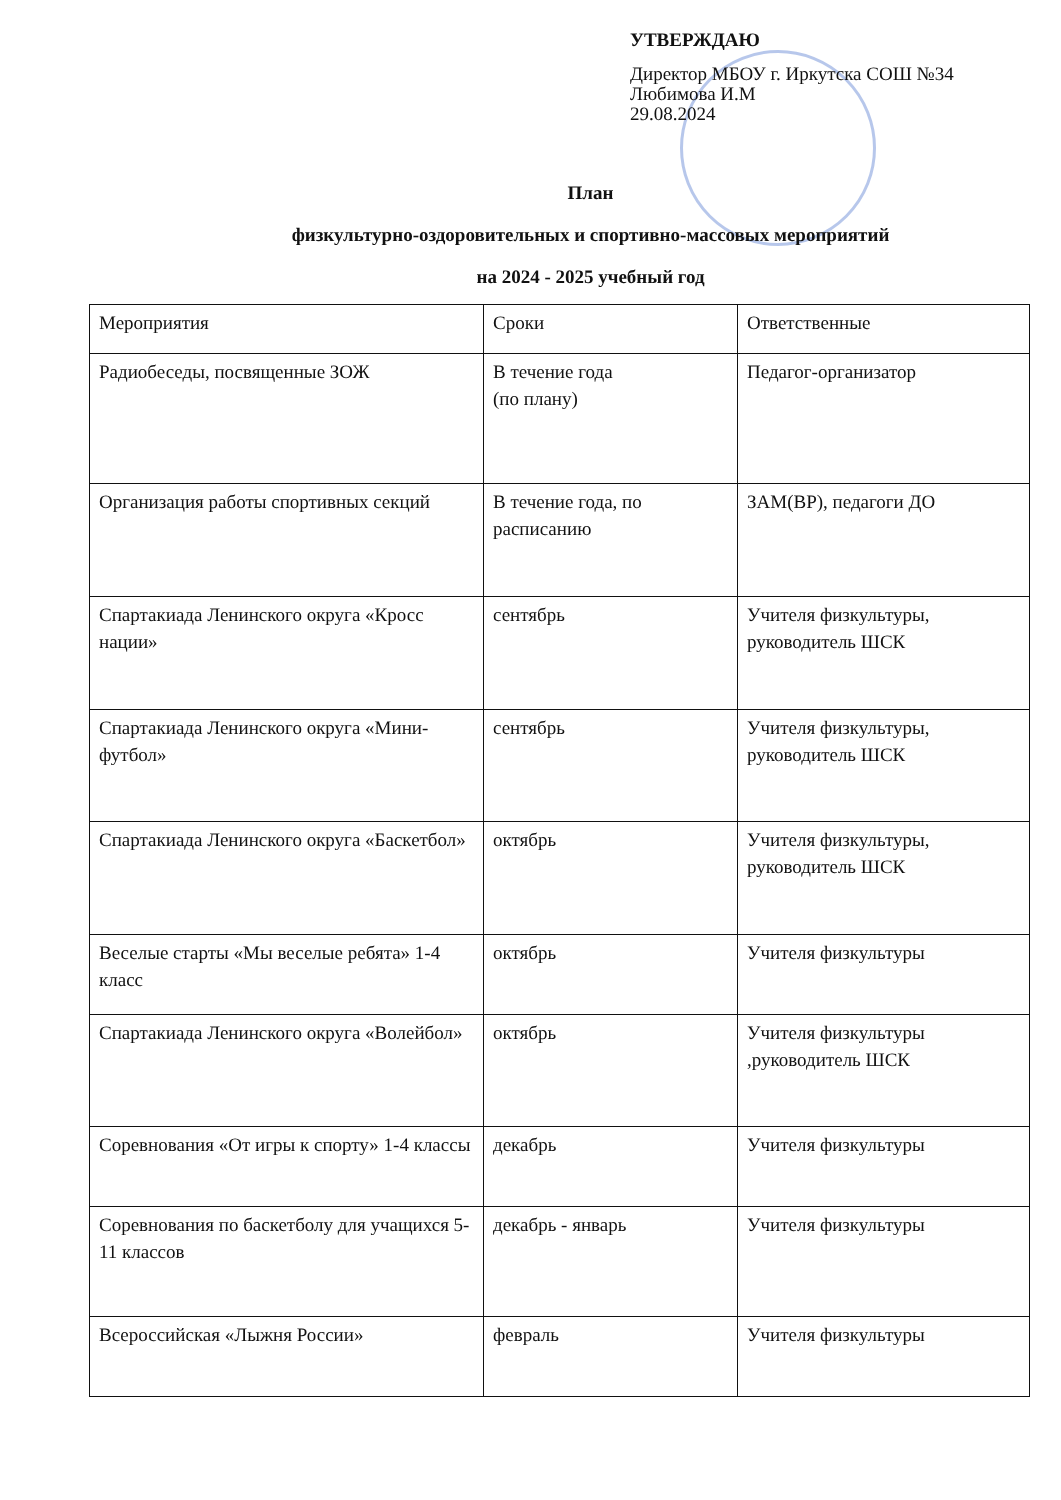УТВЕРЖДАЮ
Директор МБОУ г. Иркутска СОШ №34
Любимова И.М
29.08.2024
План
физкультурно-оздоровительных и спортивно-массовых мероприятий
на 2024 - 2025 учебный год
| Мероприятия | Сроки | Ответственные |
| Радиобеседы, посвященные ЗОЖ | В течение года (по плану) | Педагог-организатор |
| Организация работы спортивных секций | В течение года, по расписанию | ЗАМ(ВР), педагоги ДО |
| Спартакиада Ленинского округа «Кросс нации» | сентябрь | Учителя физкультуры, руководитель ШСК |
| Спартакиада Ленинского округа «Мини-футбол» | сентябрь | Учителя физкультуры, руководитель ШСК |
| Спартакиада Ленинского округа «Баскетбол» | октябрь | Учителя физкультуры, руководитель ШСК |
| Веселые старты «Мы веселые ребята» 1-4 класс | октябрь | Учителя физкультуры |
| Спартакиада Ленинского округа «Волейбол» | октябрь | Учителя физкультуры ,руководитель ШСК |
| Соревнования «От игры к спорту» 1-4 классы | декабрь | Учителя физкультуры |
| Соревнования по баскетболу для учащихся 5-11 классов | декабрь - январь | Учителя физкультуры |
| Всероссийская «Лыжня России» | февраль | Учителя физкультуры |